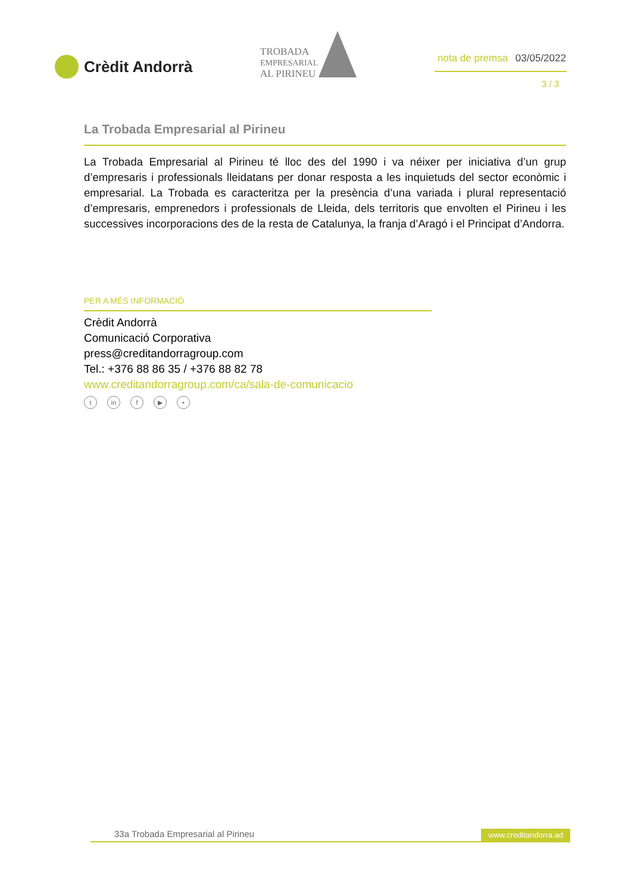Crèdit Andorrà
TROBADA
EMPRESARIAL
AL PIRINEU
nota de premsa 03/05/2022
3 / 3
La Trobada Empresarial al Pirineu
La Trobada Empresarial al Pirineu té lloc des del 1990 i va néixer per iniciativa d’un grup d’empresaris i professionals lleidatans per donar resposta a les inquietuds del sector econòmic i empresarial. La Trobada es caracteritza per la presència d’una variada i plural representació d’empresaris, emprenedors i professionals de Lleida, dels territoris que envolten el Pirineu i les successives incorporacions des de la resta de Catalunya, la franja d’Aragó i el Principat d’Andorra.
PER A MÉS INFORMACIÓ
Crèdit Andorrà
Comunicació Corporativa
press@creditandorragroup.com
Tel.: +376 88 86 35 / +376 88 82 78
www.creditandorragroup.com/ca/sala-de-comunicacio
tin f ▶ •
33a Trobada Empresarial al Pirineu www.creditandorra.ad